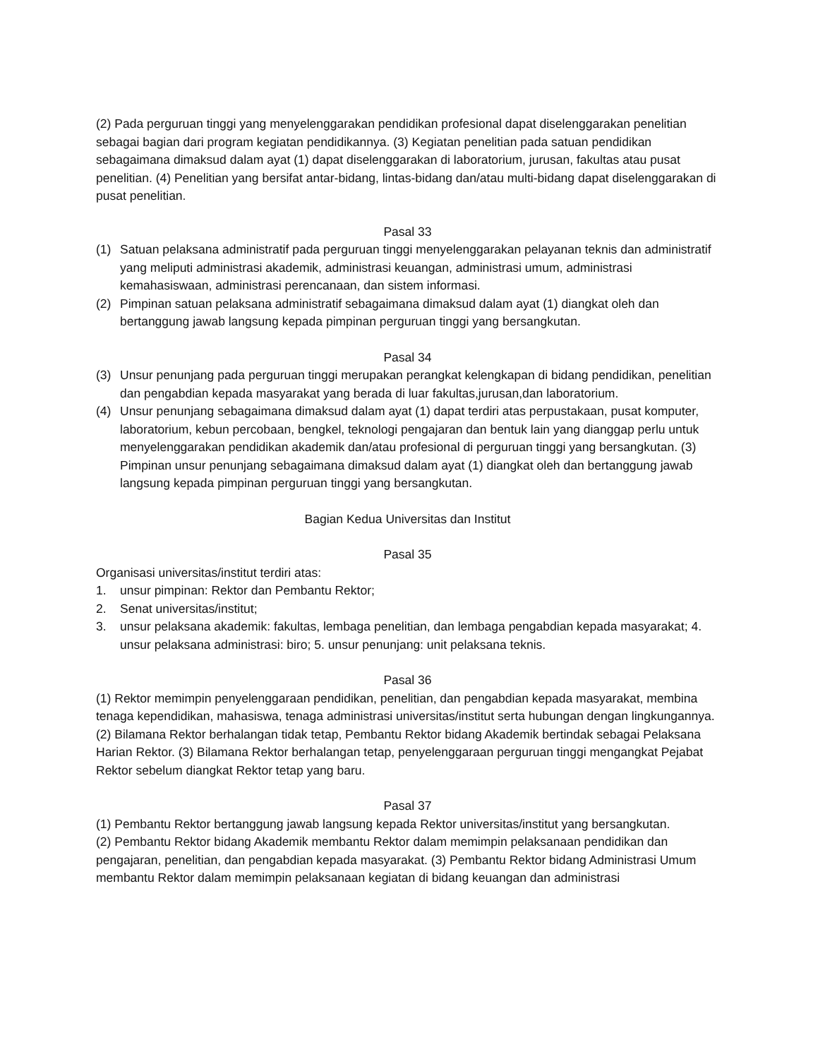(2) Pada perguruan tinggi yang menyelenggarakan pendidikan profesional dapat diselenggarakan penelitian sebagai bagian dari program kegiatan pendidikannya. (3) Kegiatan penelitian pada satuan pendidikan sebagaimana dimaksud dalam ayat (1) dapat diselenggarakan di laboratorium, jurusan, fakultas atau pusat penelitian. (4) Penelitian yang bersifat antar-bidang, lintas-bidang dan/atau multi-bidang dapat diselenggarakan di pusat penelitian.
Pasal 33
(1) Satuan pelaksana administratif pada perguruan tinggi menyelenggarakan pelayanan teknis dan administratif yang meliputi administrasi akademik, administrasi keuangan, administrasi umum, administrasi kemahasiswaan, administrasi perencanaan, dan sistem informasi.
(2) Pimpinan satuan pelaksana administratif sebagaimana dimaksud dalam ayat (1) diangkat oleh dan bertanggung jawab langsung kepada pimpinan perguruan tinggi yang bersangkutan.
Pasal 34
(3) Unsur penunjang pada perguruan tinggi merupakan perangkat kelengkapan di bidang pendidikan, penelitian dan pengabdian kepada masyarakat yang berada di luar fakultas,jurusan,dan laboratorium.
(4) Unsur penunjang sebagaimana dimaksud dalam ayat (1) dapat terdiri atas perpustakaan, pusat komputer, laboratorium, kebun percobaan, bengkel, teknologi pengajaran dan bentuk lain yang dianggap perlu untuk menyelenggarakan pendidikan akademik dan/atau profesional di perguruan tinggi yang bersangkutan. (3) Pimpinan unsur penunjang sebagaimana dimaksud dalam ayat (1) diangkat oleh dan bertanggung jawab langsung kepada pimpinan perguruan tinggi yang bersangkutan.
Bagian Kedua Universitas dan Institut
Pasal 35
Organisasi universitas/institut terdiri atas:
1. unsur pimpinan: Rektor dan Pembantu Rektor;
2. Senat universitas/institut;
3. unsur pelaksana akademik: fakultas, lembaga penelitian, dan lembaga pengabdian kepada masyarakat; 4. unsur pelaksana administrasi: biro; 5. unsur penunjang: unit pelaksana teknis.
Pasal 36
(1) Rektor memimpin penyelenggaraan pendidikan, penelitian, dan pengabdian kepada masyarakat, membina tenaga kependidikan, mahasiswa, tenaga administrasi universitas/institut serta hubungan dengan lingkungannya.
(2) Bilamana Rektor berhalangan tidak tetap, Pembantu Rektor bidang Akademik bertindak sebagai Pelaksana Harian Rektor. (3) Bilamana Rektor berhalangan tetap, penyelenggaraan perguruan tinggi mengangkat Pejabat Rektor sebelum diangkat Rektor tetap yang baru.
Pasal 37
(1) Pembantu Rektor bertanggung jawab langsung kepada Rektor universitas/institut yang bersangkutan.
(2) Pembantu Rektor bidang Akademik membantu Rektor dalam memimpin pelaksanaan pendidikan dan pengajaran, penelitian, dan pengabdian kepada masyarakat. (3) Pembantu Rektor bidang Administrasi Umum membantu Rektor dalam memimpin pelaksanaan kegiatan di bidang keuangan dan administrasi